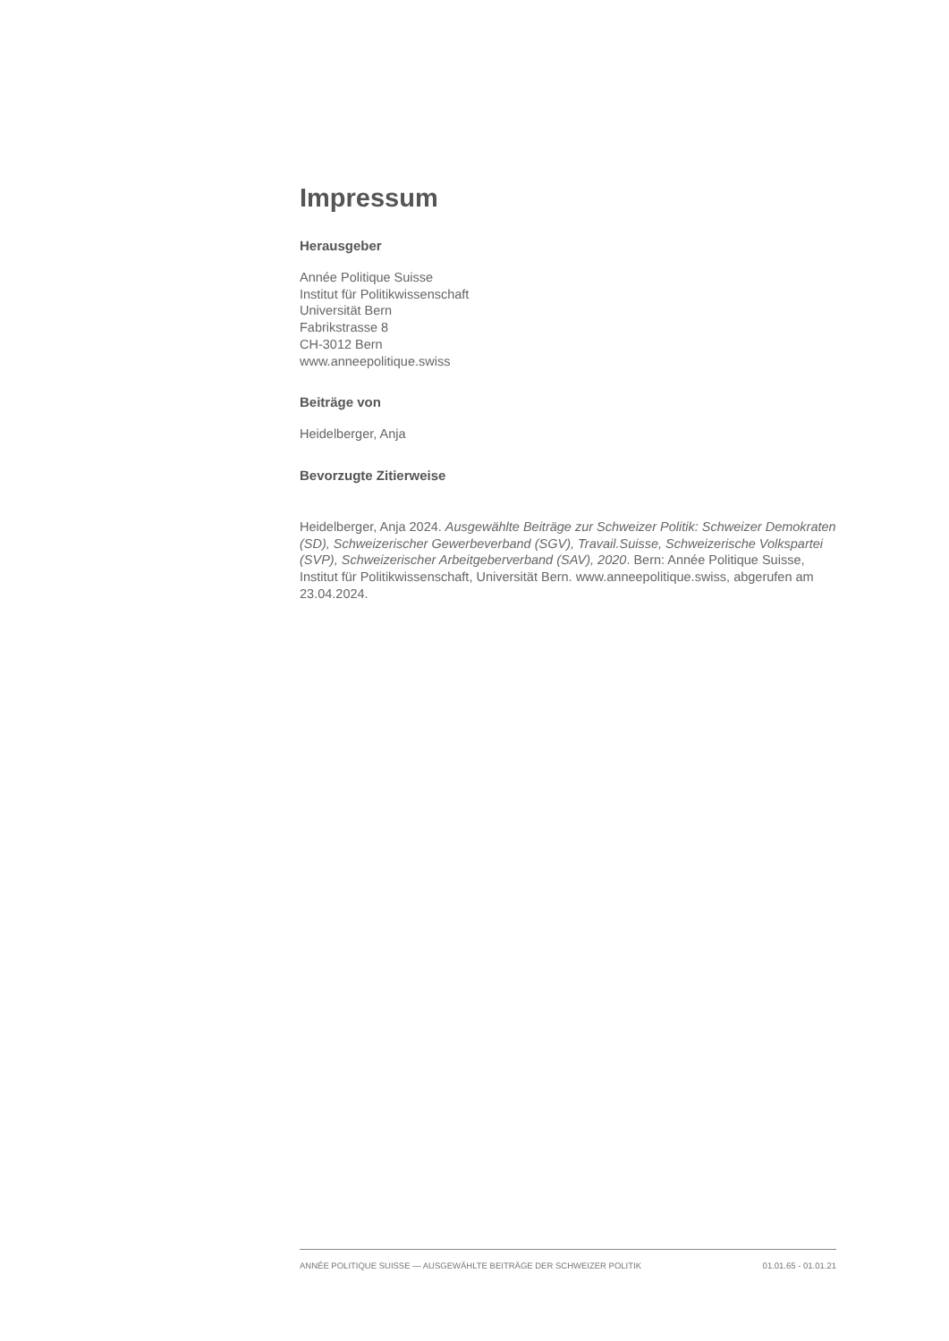Impressum
Herausgeber
Année Politique Suisse
Institut für Politikwissenschaft
Universität Bern
Fabrikstrasse 8
CH-3012 Bern
www.anneepolitique.swiss
Beiträge von
Heidelberger, Anja
Bevorzugte Zitierweise
Heidelberger, Anja 2024. Ausgewählte Beiträge zur Schweizer Politik: Schweizer Demokraten (SD), Schweizerischer Gewerbeverband (SGV), Travail.Suisse, Schweizerische Volkspartei (SVP), Schweizerischer Arbeitgeberverband (SAV), 2020. Bern: Année Politique Suisse, Institut für Politikwissenschaft, Universität Bern. www.anneepolitique.swiss, abgerufen am 23.04.2024.
ANNÉE POLITIQUE SUISSE — AUSGEWÄHLTE BEITRÄGE DER SCHWEIZER POLITIK 01.01.65 - 01.01.21